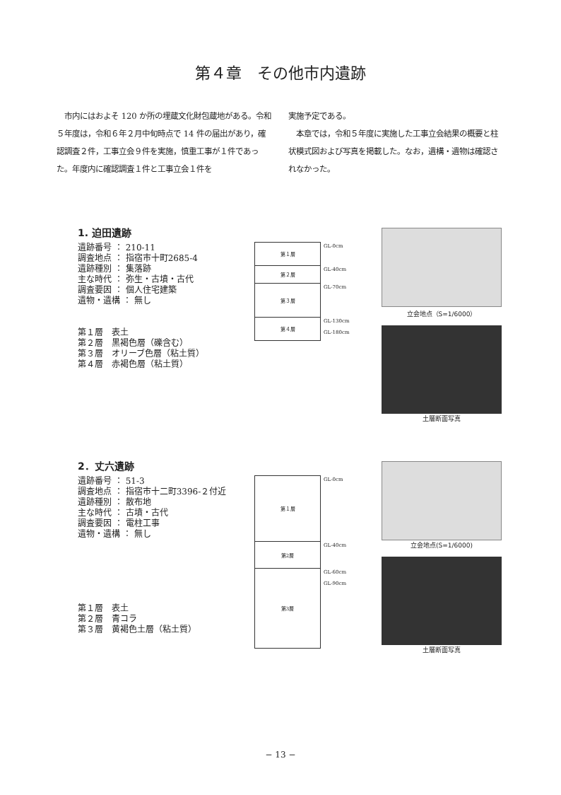第４章　その他市内遺跡
　市内にはおよそ 120 か所の埋蔵文化財包蔵地がある。令和５年度は，令和６年２月中旬時点で 14 件の届出があり，確認調査２件，工事立会９件を実施，慎重工事が１件であった。年度内に確認調査１件と工事立会１件を
実施予定である。
　本章では，令和５年度に実施した工事立会結果の概要と柱状模式図および写真を掲載した。なお，遺構・遺物は確認されなかった。
1. 迫田遺跡
遺跡番号 ： 210-11
調査地点 ： 指宿市十町2685-4
遺跡種別 ： 集落跡
主な時代 ： 弥生・古墳・古代
調査要因 ： 個人住宅建築
遺物・遺構 ： 無し
第１層　表土
第２層　黒褐色層（礫含む）
第３層　オリーブ色層（粘土質）
第４層　赤褐色層（粘土質）
| 第１層 | GL-0cm |
| 第２層 | GL-40cm |
| 第３層 | GL-70cm |
| 第４層 | GL-130cm GL-180cm |
立会地点（S=1/6000）
土層断面写真
2．丈六遺跡
遺跡番号 ： 51-3
調査地点 ： 指宿市十二町3396-２付近
遺跡種別 ： 散布地
主な時代 ： 古墳・古代
調査要因 ： 電柱工事
遺物・遺構 ： 無し
第１層　表土
第２層　青コラ
第３層　黄褐色土層（粘土質）
| 第１層 | GL-0cm |
| 第2層 | GL-40cm |
| 第3層 | GL-60cm GL-90cm |
立会地点(S=1/6000)
土層断面写真
− 13 −